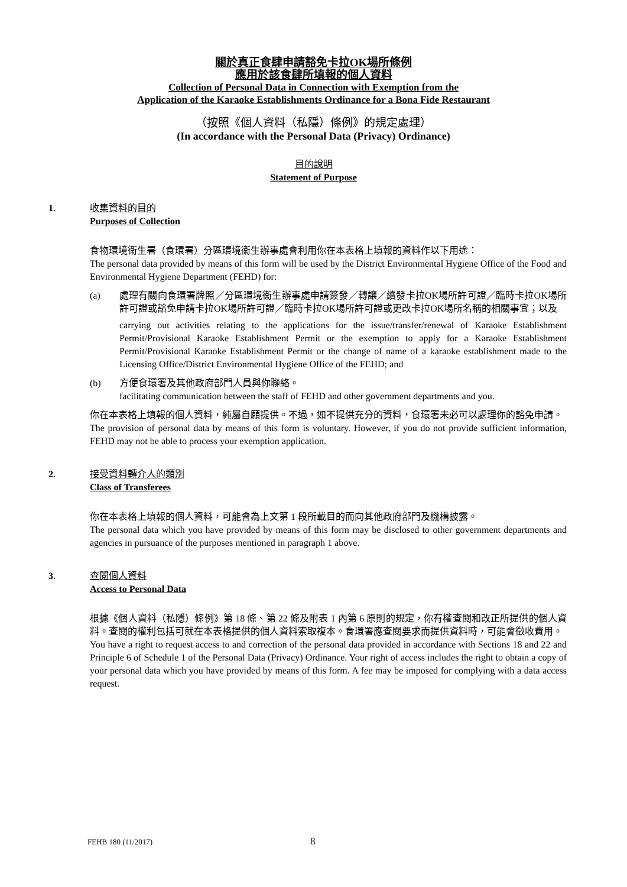關於真正食肆申請豁免卡拉OK場所條例
應用於該食肆所填報的個人資料
Collection of Personal Data in Connection with Exemption from the
Application of the Karaoke Establishments Ordinance for a Bona Fide Restaurant
（按照《個人資料（私隱）條例》的規定處理）
(In accordance with the Personal Data (Privacy) Ordinance)
目的說明
Statement of Purpose
1.
收集資料的目的
Purposes of Collection
食物環境衞生署（食環署）分區環境衞生辦事處會利用你在本表格上填報的資料作以下用途：
The personal data provided by means of this form will be used by the District Environmental Hygiene Office of the Food and Environmental Hygiene Department (FEHD) for:
(a) 處理有關向食環署牌照／分區環境衞生辦事處申請簽發／轉讓／續發卡拉OK場所許可證／臨時卡拉OK場所許可證或豁免申請卡拉OK場所許可證／臨時卡拉OK場所許可證或更改卡拉OK場所名稱的相關事宜；以及
carrying out activities relating to the applications for the issue/transfer/renewal of Karaoke Establishment Permit/Provisional Karaoke Establishment Permit or the exemption to apply for a Karaoke Establishment Permit/Provisional Karaoke Establishment Permit or the change of name of a karaoke establishment made to the Licensing Office/District Environmental Hygiene Office of the FEHD; and
(b) 方便食環署及其他政府部門人員與你聯絡。
facilitating communication between the staff of FEHD and other government departments and you.
你在本表格上填報的個人資料，純屬自願提供。不過，如不提供充分的資料，食環署未必可以處理你的豁免申請。
The provision of personal data by means of this form is voluntary. However, if you do not provide sufficient information, FEHD may not be able to process your exemption application.
2.
接受資料轉介人的類別
Class of Transferees
你在本表格上填報的個人資料，可能會為上文第 1 段所載目的而向其他政府部門及機構披露。
The personal data which you have provided by means of this form may be disclosed to other government departments and agencies in pursuance of the purposes mentioned in paragraph 1 above.
3.
查閱個人資料
Access to Personal Data
根據《個人資料（私隱）條例》第 18 條、第 22 條及附表 1 內第 6 原則的規定，你有權查閱和改正所提供的個人資料。查閱的權利包括可就在本表格提供的個人資料索取複本。食環署應查閱要求而提供資料時，可能會徵收費用。
You have a right to request access to and correction of the personal data provided in accordance with Sections 18 and 22 and Principle 6 of Schedule 1 of the Personal Data (Privacy) Ordinance. Your right of access includes the right to obtain a copy of your personal data which you have provided by means of this form. A fee may be imposed for complying with a data access request.
FEHB 180 (11/2017) 8